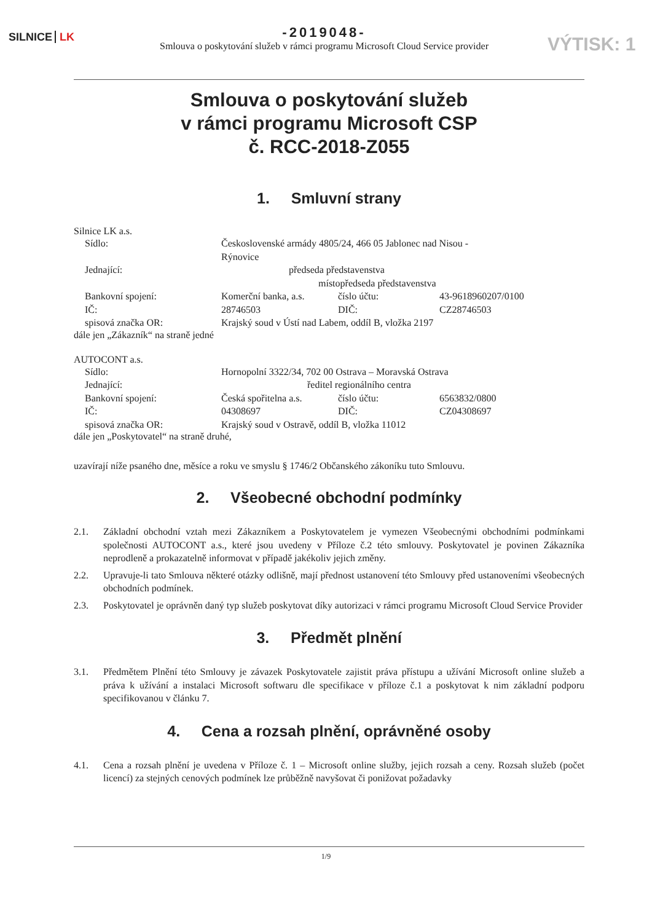SILNICE LK
-2019048-
Smlouva o poskytování služeb v rámci programu Microsoft Cloud Service provider
VÝTISK: 1
Smlouva o poskytování služeb
v rámci programu Microsoft CSP
č. RCC-2018-Z055
1. Smluvní strany
Silnice LK a.s.
Sídlo: Československé armády 4805/24, 466 05 Jablonec nad Nisou -
Rýnovice
Jednající: předseda představenstva
místopředseda představenstva
Bankovní spojení: Komerční banka, a.s.
číslo účtu: 43-9618960207/0100
IČ: 28746503 DIČ: CZ28746503
spisová značka OR: Krajský soud v Ústí nad Labem, oddíl B, vložka 2197
dále jen „Zákazník“ na straně jedné
AUTOCONT a.s.
Sídlo: Hornopolní 3322/34, 702 00 Ostrava – Moravská Ostrava
Jednající: ředitel regionálního centra
Bankovní spojení: Česká spořitelna a.s.
číslo účtu: 6563832/0800
IČ: 04308697 DIČ: CZ04308697
spisová značka OR: Krajský soud v Ostravě, oddíl B, vložka 11012
dále jen „Poskytovatel“ na straně druhé,
uzavírají níže psaného dne, měsíce a roku ve smyslu § 1746/2 Občanského zákoníku tuto Smlouvu.
2. Všeobecné obchodní podmínky
2.1. Základní obchodní vztah mezi Zákazníkem a Poskytovatelem je vymezen Všeobecnými obchodními podmínkami společnosti AUTOCONT a.s., které jsou uvedeny v Příloze č.2 této smlouvy. Poskytovatel je povinen Zákazníka neprodleně a prokazatelně informovat v případě jakékoliv jejich změny.
2.2. Upravuje-li tato Smlouva některé otázky odlišně, mají přednost ustanovení této Smlouvy před ustanoveními všeobecných obchodních podmínek.
2.3. Poskytovatel je oprávněn daný typ služeb poskytovat díky autorizaci v rámci programu Microsoft Cloud Service Provider
3. Předmět plnění
3.1. Předmětem Plnění této Smlouvy je závazek Poskytovatele zajistit práva přístupu a užívání Microsoft online služeb a práva k užívání a instalaci Microsoft softwaru dle specifikace v příloze č.1 a poskytovat k nim základní podporu specifikovanou v článku 7.
4. Cena a rozsah plnění, oprávněné osoby
4.1. Cena a rozsah plnění je uvedena v Příloze č. 1 – Microsoft online služby, jejich rozsah a ceny. Rozsah služeb (počet licencí) za stejných cenových podmínek lze průběžně navyšovat či ponižovat požadavky
1/9